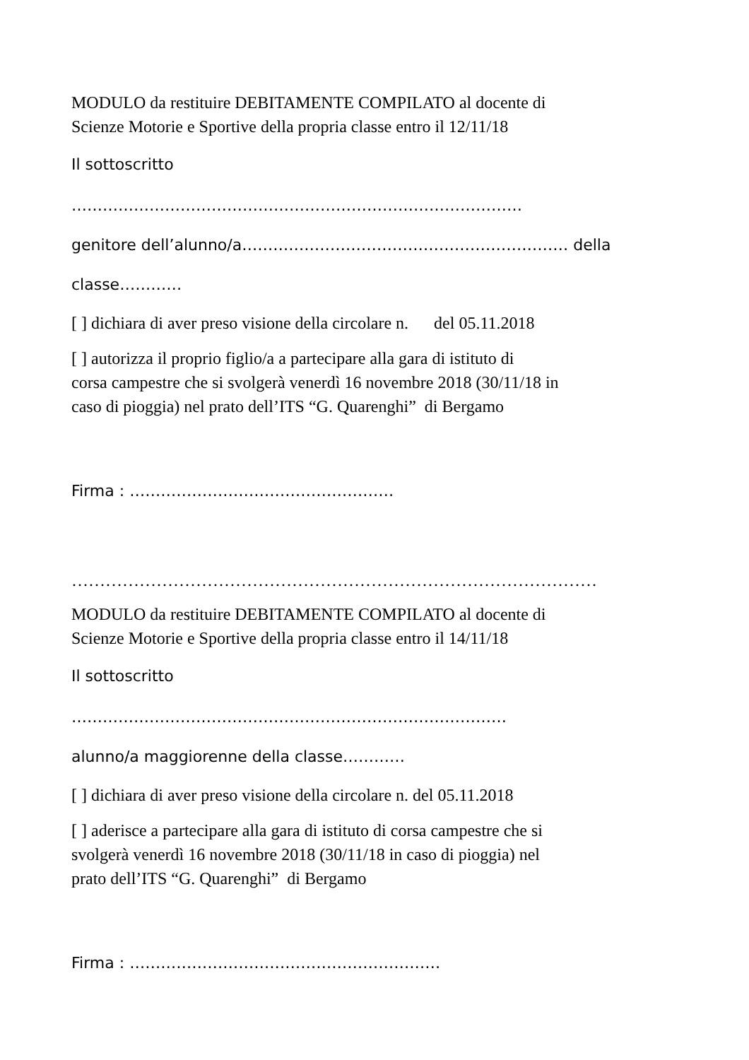MODULO da restituire DEBITAMENTE COMPILATO al docente di
Scienze Motorie e Sportive della propria classe entro il 12/11/18
Il sottoscritto
……………………………………………………………………………
genitore dell’alunno/a……………………………………………………… della
classe…………
[ ] dichiara di aver preso visione della circolare n. del 05.11.2018
[ ] autorizza il proprio figlio/a a partecipare alla gara di istituto di
corsa campestre che si svolgerà venerdì 16 novembre 2018 (30/11/18 in
caso di pioggia) nel prato dell’ITS “G. Quarenghi” di Bergamo
Firma : ……………………………………………
…………………………………………………………………………………
MODULO da restituire DEBITAMENTE COMPILATO al docente di
Scienze Motorie e Sportive della propria classe entro il 14/11/18
Il sottoscritto
…………………………………………………………………………
alunno/a maggiorenne della classe…………
[ ] dichiara di aver preso visione della circolare n. del 05.11.2018
[ ] aderisce a partecipare alla gara di istituto di corsa campestre che si
svolgerà venerdì 16 novembre 2018 (30/11/18 in caso di pioggia) nel
prato dell’ITS “G. Quarenghi” di Bergamo
Firma : ……………………………………………………